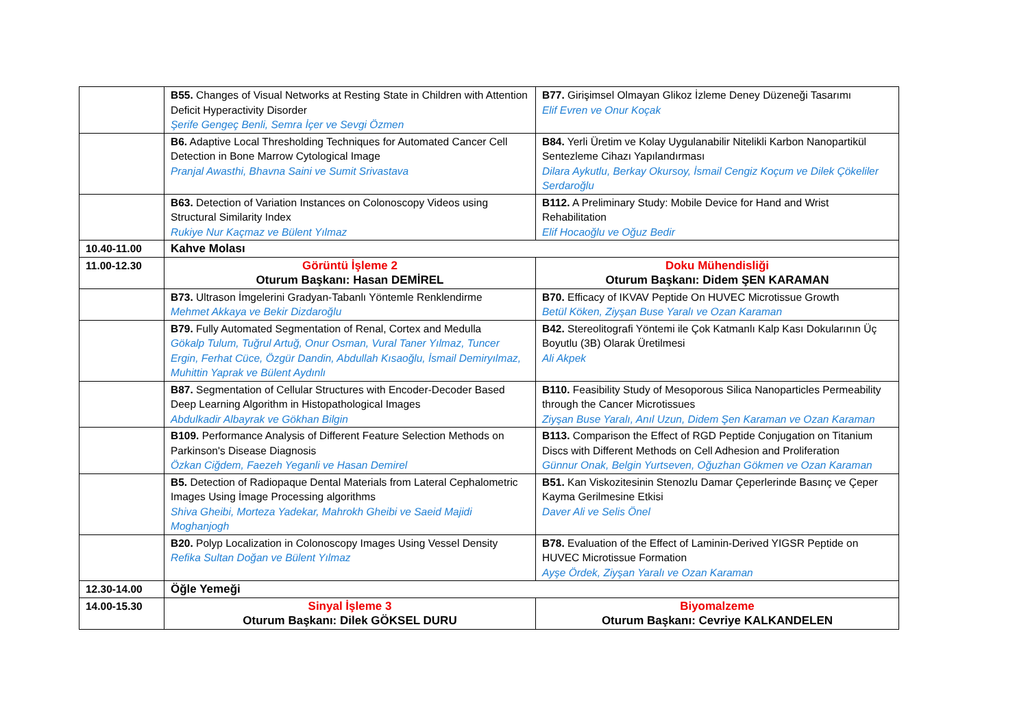| | B55. Changes of Visual Networks at Resting State in Children with Attention Deficit Hyperactivity Disorder Şerife Gengeç Benli, Semra İçer ve Sevgi Özmen | B77. Girişimsel Olmayan Glikoz İzleme Deney Düzeneği Tasarımı Elif Evren ve Onur Koçak |
| | B6. Adaptive Local Thresholding Techniques for Automated Cancer Cell Detection in Bone Marrow Cytological Image Pranjal Awasthi, Bhavna Saini ve Sumit Srivastava | B84. Yerli Üretim ve Kolay Uygulanabilir Nitelikli Karbon Nanopartikül Sentezleme Cihazı Yapılandırması Dilara Aykutlu, Berkay Okursoy, İsmail Cengiz Koçum ve Dilek Çökeliler Serdaroğlu |
| | B63. Detection of Variation Instances on Colonoscopy Videos using Structural Similarity Index Rukiye Nur Kaçmaz ve Bülent Yılmaz | B112. A Preliminary Study: Mobile Device for Hand and Wrist Rehabilitation Elif Hocaoğlu ve Oğuz Bedir |
| 10.40-11.00 | Kahve Molası | |
| 11.00-12.30 | Görüntü İşleme 2 Oturum Başkanı: Hasan DEMİREL | Doku Mühendisliği Oturum Başkanı: Didem ŞEN KARAMAN |
| | B73. Ultrason İmgelerini Gradyan-Tabanlı Yöntemle Renklendirme Mehmet Akkaya ve Bekir Dizdaroğlu | B70. Efficacy of IKVAV Peptide On HUVEC Microtissue Growth Betül Köken, Ziyşan Buse Yaralı ve Ozan Karaman |
| | B79. Fully Automated Segmentation of Renal, Cortex and Medulla Gökalp Tulum, Tuğrul Artuğ, Onur Osman, Vural Taner Yılmaz, Tuncer Ergin, Ferhat Cüce, Özgür Dandin, Abdullah Kısaoğlu, İsmail Demiryılmaz, Muhittin Yaprak ve Bülent Aydınlı | B42. Stereolitografi Yöntemi ile Çok Katmanlı Kalp Kası Dokularının Üç Boyutlu (3B) Olarak Üretilmesi Ali Akpek |
| | B87. Segmentation of Cellular Structures with Encoder-Decoder Based Deep Learning Algorithm in Histopathological Images Abdulkadir Albayrak ve Gökhan Bilgin | B110. Feasibility Study of Mesoporous Silica Nanoparticles Permeability through the Cancer Microtissues Ziyşan Buse Yaralı, Anıl Uzun, Didem Şen Karaman ve Ozan Karaman |
| | B109. Performance Analysis of Different Feature Selection Methods on Parkinson's Disease Diagnosis Özkan Ciğdem, Faezeh Yeganli ve Hasan Demirel | B113. Comparison the Effect of RGD Peptide Conjugation on Titanium Discs with Different Methods on Cell Adhesion and Proliferation Günnur Onak, Belgin Yurtseven, Oğuzhan Gökmen ve Ozan Karaman |
| | B5. Detection of Radiopaque Dental Materials from Lateral Cephalometric Images Using İmage Processing algorithms Shiva Gheibi, Morteza Yadekar, Mahrokh Gheibi ve Saeid Majidi Moghanjogh | B51. Kan Viskozitesinin Stenozlu Damar Çeperlerinde Basınç ve Çeper Kayma Gerilmesine Etkisi Daver Ali ve Selis Önel |
| | B20. Polyp Localization in Colonoscopy Images Using Vessel Density Refika Sultan Doğan ve Bülent Yılmaz | B78. Evaluation of the Effect of Laminin-Derived YIGSR Peptide on HUVEC Microtissue Formation Ayşe Ördek, Ziyşan Yaralı ve Ozan Karaman |
| 12.30-14.00 | Öğle Yemeği | |
| 14.00-15.30 | Sinyal İşleme 3 Oturum Başkanı: Dilek GÖKSEL DURU | Biyomalzeme Oturum Başkanı: Cevriye KALKANDELEN |